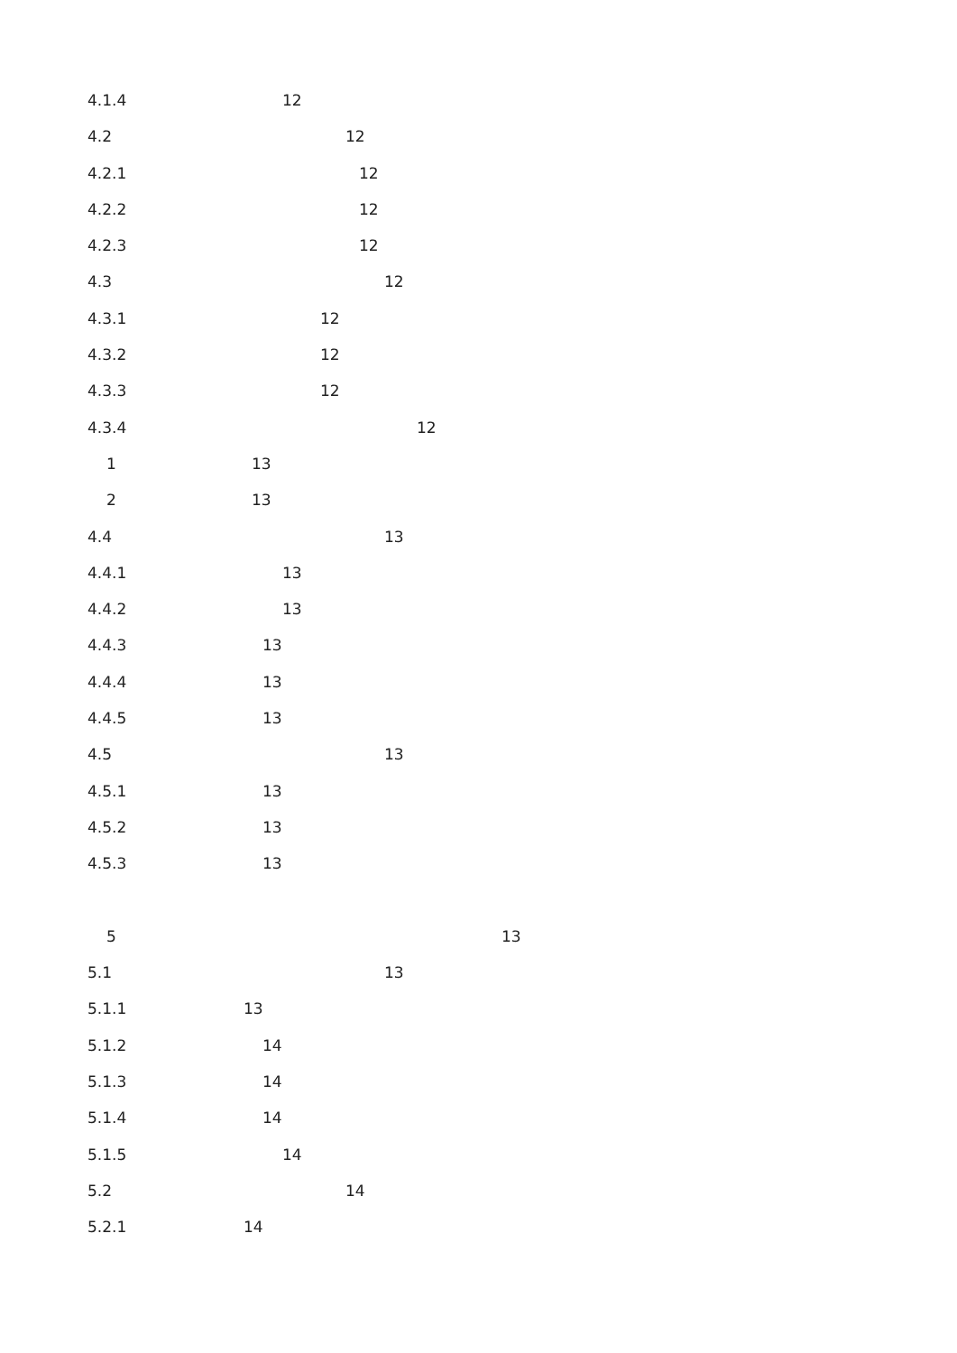4.1.4 12
4.2 12
4.2.1 12
4.2.2 12
4.2.3 12
4.3 12
4.3.1 12
4.3.2 12
4.3.3 12
4.3.4 12
1 13
2 13
4.4 13
4.4.1 13
4.4.2 13
4.4.3 13
4.4.4 13
4.4.5 13
4.5 13
4.5.1 13
4.5.2 13
4.5.3 13
5 13
5.1 13
5.1.1 13
5.1.2 14
5.1.3 14
5.1.4 14
5.1.5 14
5.2 14
5.2.1 14